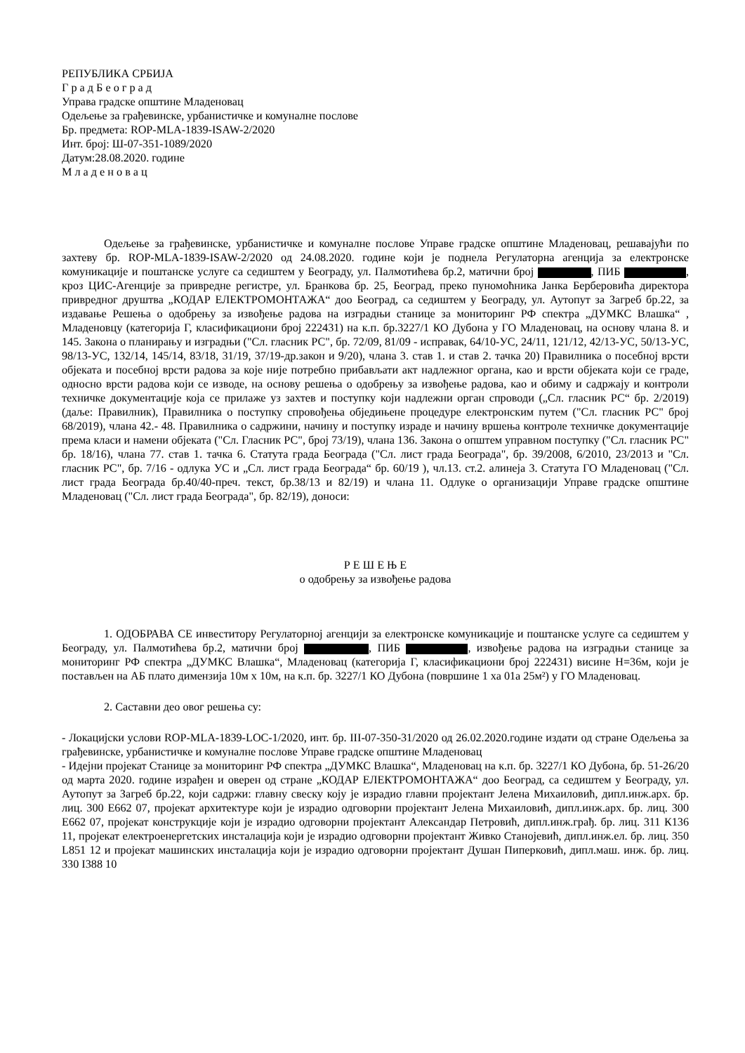РЕПУБЛИКА СРБИЈА
Г р а д Б е о г р а д
Управа градске општине Младеновац
Одељење за грађевинске, урбанистичке и комуналне послове
Бр. предмета: ROP-MLA-1839-ISAW-2/2020
Инт. број: Ш-07-351-1089/2020
Датум:28.08.2020. године
М л а д е н о в а ц
Одељење за грађевинске, урбанистичке и комуналне послове Управе градске општине Младеновац, решавајући по захтеву бр. ROP-MLA-1839-ISAW-2/2020 од 24.08.2020. године који је поднела Регулаторна агенција за електронске комуникације и поштанске услуге са седиштем у Београду, ул. Палмотићева бр.2, матични број , ПИБ , кроз ЦИС-Агенције за привредне регистре, ул. Бранкова бр. 25, Београд, преко пуномоћника Јанка Берберовића директора привредног друштва „КОДАР ЕЛЕКТРОМОНТАЖА“ доо Београд, са седиштем у Београду, ул. Аутопут за Загреб бр.22, за издавање Решења о одобрењу за извођење радова на изградњи станице за мониторинг РФ спектра „ДУМКС Влашка“ , Младеновцу (категорија Г, класификациони број 222431) на к.п. бр.3227/1 КО Дубона у ГО Младеновац, на основу члана 8. и 145. Закона о планирању и изградњи ("Сл. гласник РС", бр. 72/09, 81/09 - исправак, 64/10-УС, 24/11, 121/12, 42/13-УС, 50/13-УС, 98/13-УС, 132/14, 145/14, 83/18, 31/19, 37/19-др.закон и 9/20), члана 3. став 1. и став 2. тачка 20) Правилника о посебној врсти објеката и посебној врсти радова за које није потребно прибављати акт надлежног органа, као и врсти објеката који се граде, односно врсти радова који се изводе, на основу решења о одобрењу за извођење радова, као и обиму и садржају и контроли техничке документације која се прилаже уз захтев и поступку који надлежни орган спроводи („Сл. гласник РС“ бр. 2/2019) (даље: Правилник), Правилника о поступку спровођења обједињене процедуре електронским путем ("Сл. гласник РС" број 68/2019), члана 42.- 48. Правилника о садржини, начину и поступку израде и начину вршења контроле техничке документације према класи и намени објеката ("Сл. Гласник РС", број 73/19), члана 136. Закона о општем управном поступку ("Сл. гласник РС" бр. 18/16), члана 77. став 1. тачка 6. Статута града Београда ("Сл. лист града Београда", бр. 39/2008, 6/2010, 23/2013 и "Сл. гласник РС", бр. 7/16 - одлука УС и „Сл. лист града Београда“ бр. 60/19 ), чл.13. ст.2. алинеја 3. Статута ГО Младеновац ("Сл. лист града Београда бр.40/40-преч. текст, бр.38/13 и 82/19) и члана 11. Одлуке о организацији Управе градске општине Младеновац ("Сл. лист града Београда", бр. 82/19), доноси:
Р Е Ш Е Њ Е
о одобрењу за извођење радова
1. ОДОБРАВА СЕ инвеститору Регулаторној агенцији за електронске комуникације и поштанске услуге са седиштем у Београду, ул. Палмотићева бр.2, матични број , ПИБ , извођење радова на изградњи станице за мониторинг РФ спектра „ДУМКС Влашка“, Младеновац (категорија Г, класификациони број 222431) висине Н=36м, који је постављен на АБ плато димензија 10м х 10м, на к.п. бр. 3227/1 КО Дубона (површине 1 ха 01а 25м²) у ГО Младеновац.
2. Саставни део овог решења су:
- Локацијски услови ROP-MLA-1839-LOC-1/2020, инт. бр. III-07-350-31/2020 од 26.02.2020.године издати од стране Одељења за грађевинске, урбанистичке и комуналне послове Управе градске општине Младеновац
- Идејни пројекат Станице за мониторинг РФ спектра „ДУМКС Влашка“, Младеновац на к.п. бр. 3227/1 КО Дубона, бр. 51-26/20 од марта 2020. године израђен и оверен од стране „КОДАР ЕЛЕКТРОМОНТАЖА“ доо Београд, са седиштем у Београду, ул. Аутопут за Загреб бр.22, који садржи: главну свеску коју је израдио главни пројектант Јелена Михаиловић, дипл.инж.арх. бр. лиц. 300 Е662 07, пројекат архитектуре који је израдио одговорни пројектант Јелена Михаиловић, дипл.инж.арх. бр. лиц. 300 Е662 07, пројекат конструкције који је израдио одговорни пројектант Александар Петровић, дипл.инж.грађ. бр. лиц. 311 К136 11, пројекат електроенергетских инсталација који је израдио одговорни пројектант Живко Станојевић, дипл.инж.ел. бр. лиц. 350 L851 12 и пројекат машинских инсталација који је израдио одговорни пројектант Душан Пиперковић, дипл.маш. инж. бр. лиц. 330 I388 10